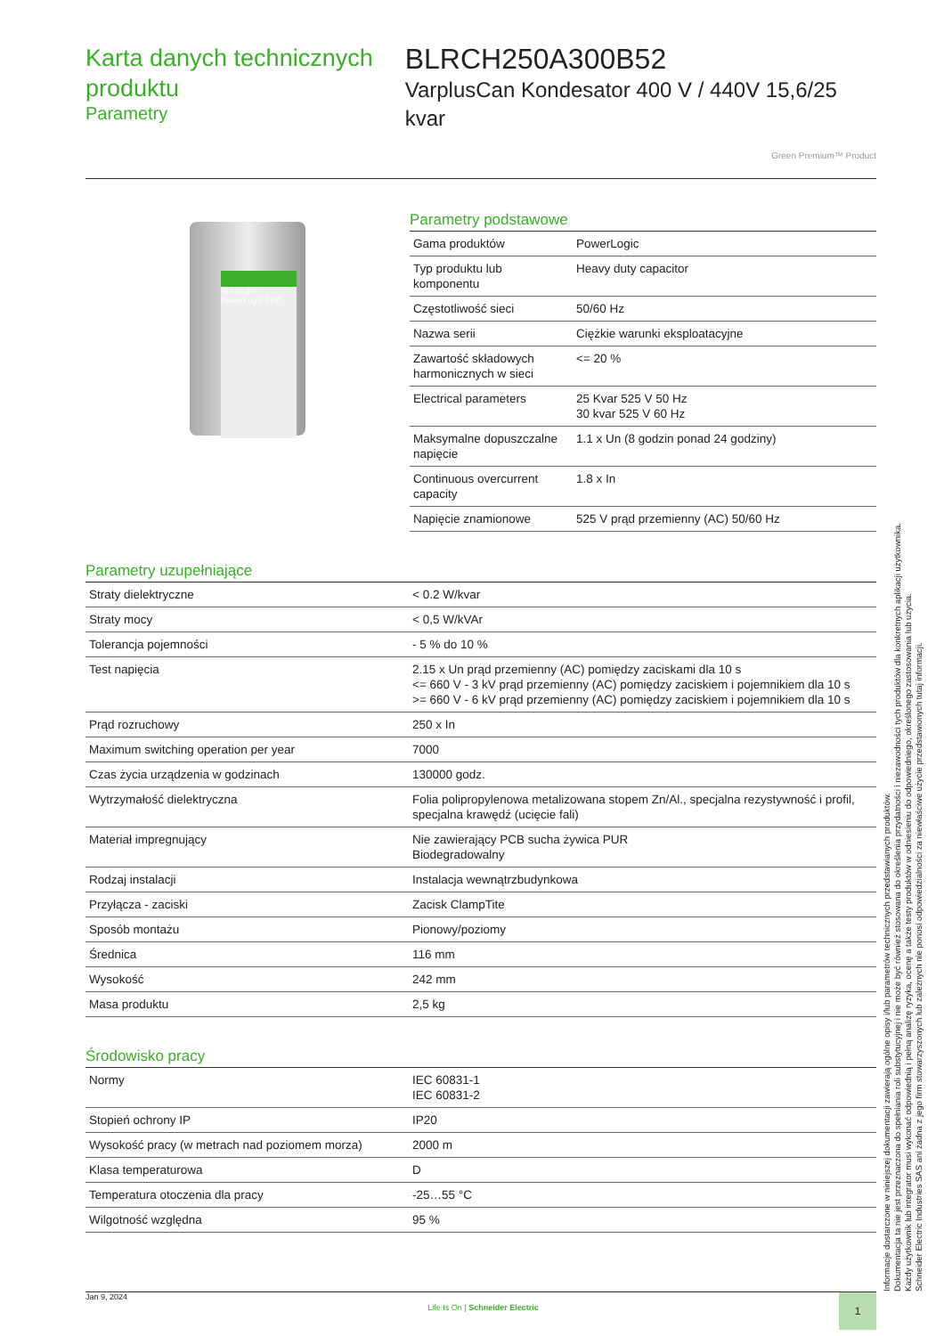Karta danych technicznych produktu
Parametry
BLRCH250A300B52
VarplusCan Kondesator 400 V / 440V 15,6/25 kvar
Green Premium™ Product
Schneider PowerLogic PFC
Parametry podstawowe
| Gama produktów | PowerLogic |
| Typ produktu lub komponentu | Heavy duty capacitor |
| Częstotliwość sieci | 50/60 Hz |
| Nazwa serii | Ciężkie warunki eksploatacyjne |
| Zawartość składowych harmonicznych w sieci | <= 20 % |
| Electrical parameters | 25 Kvar 525 V 50 Hz 30 kvar 525 V 60 Hz |
| Maksymalne dopuszczalne napięcie | 1.1 x Un (8 godzin ponad 24 godziny) |
| Continuous overcurrent capacity | 1.8 x In |
| Napięcie znamionowe | 525 V prąd przemienny (AC) 50/60 Hz |
Parametry uzupełniające
| Straty dielektryczne | < 0.2 W/kvar |
| Straty mocy | < 0,5 W/kVAr |
| Tolerancja pojemności | - 5 % do 10 % |
| Test napięcia | 2.15 x Un prąd przemienny (AC) pomiędzy zaciskami dla 10 s <= 660 V - 3 kV prąd przemienny (AC) pomiędzy zaciskiem i pojemnikiem dla 10 s >= 660 V - 6 kV prąd przemienny (AC) pomiędzy zaciskiem i pojemnikiem dla 10 s |
| Prąd rozruchowy | 250 x In |
| Maximum switching operation per year | 7000 |
| Czas życia urządzenia w godzinach | 130000 godz. |
| Wytrzymałość dielektryczna | Folia polipropylenowa metalizowana stopem Zn/Al., specjalna rezystywność i profil, specjalna krawędź (ucięcie fali) |
| Materiał impregnujący | Nie zawierający PCB sucha żywica PUR Biodegradowalny |
| Rodzaj instalacji | Instalacja wewnątrzbudynkowa |
| Przyłącza - zaciski | Zacisk ClampTite |
| Sposób montażu | Pionowy/poziomy |
| Średnica | 116 mm |
| Wysokość | 242 mm |
| Masa produktu | 2,5 kg |
Środowisko pracy
| Normy | IEC 60831-1 IEC 60831-2 |
| Stopień ochrony IP | IP20 |
| Wysokość pracy (w metrach nad poziomem morza) | 2000 m |
| Klasa temperaturowa | D |
| Temperatura otoczenia dla pracy | -25…55 °C |
| Wilgotność względna | 95 % |
Informacje dostarczone w niniejszej dokumentacji zawierają ogólne opisy i/lub parametrów technicznych przedstawianych produktów.
Dokumentacja ta nie jest przeznaczona do spełniania roli substytucyjnej i nie może być również stosowana do określenia przydatności i niezawodności tych produktów dla konkretnych aplikacji użytkownika.
Każdy użytkownik lub integrator musi wykonać odpowiednią i pełną analizę ryzyka, ocenę a także testy produktów w odniesieniu do odpowiedniego, określonego zastosowania lub użycia.
Schneider Electric Industries SAS ani żadna z jego firm stowarzyszonych lub zależnych nie ponosi odpowiedzialności za niewłaściwe użycie przedstawionych tutaj informacji.
Jan 9, 2024
Life Is On | Schneider Electric
1